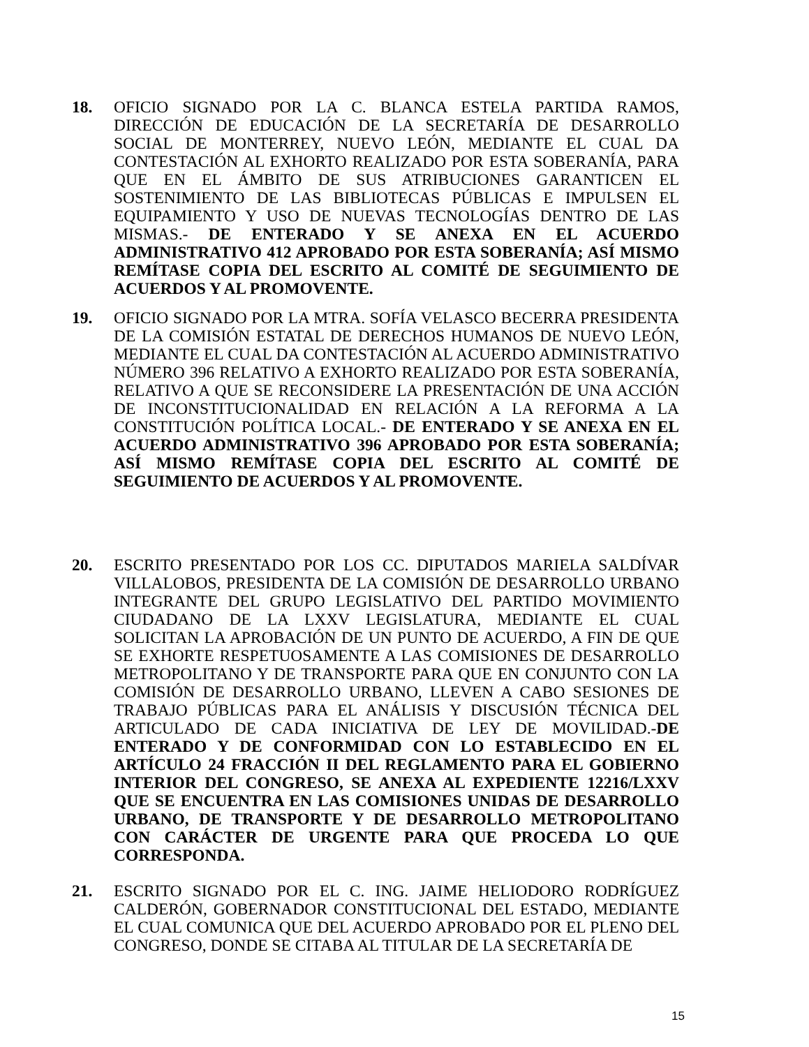18. OFICIO SIGNADO POR LA C. BLANCA ESTELA PARTIDA RAMOS, DIRECCIÓN DE EDUCACIÓN DE LA SECRETARÍA DE DESARROLLO SOCIAL DE MONTERREY, NUEVO LEÓN, MEDIANTE EL CUAL DA CONTESTACIÓN AL EXHORTO REALIZADO POR ESTA SOBERANÍA, PARA QUE EN EL ÁMBITO DE SUS ATRIBUCIONES GARANTICEN EL SOSTENIMIENTO DE LAS BIBLIOTECAS PÚBLICAS E IMPULSEN EL EQUIPAMIENTO Y USO DE NUEVAS TECNOLOGÍAS DENTRO DE LAS MISMAS.- DE ENTERADO Y SE ANEXA EN EL ACUERDO ADMINISTRATIVO 412 APROBADO POR ESTA SOBERANÍA; ASÍ MISMO REMÍTASE COPIA DEL ESCRITO AL COMITÉ DE SEGUIMIENTO DE ACUERDOS Y AL PROMOVENTE.
19. OFICIO SIGNADO POR LA MTRA. SOFÍA VELASCO BECERRA PRESIDENTA DE LA COMISIÓN ESTATAL DE DERECHOS HUMANOS DE NUEVO LEÓN, MEDIANTE EL CUAL DA CONTESTACIÓN AL ACUERDO ADMINISTRATIVO NÚMERO 396 RELATIVO A EXHORTO REALIZADO POR ESTA SOBERANÍA, RELATIVO A QUE SE RECONSIDERE LA PRESENTACIÓN DE UNA ACCIÓN DE INCONSTITUCIONALIDAD EN RELACIÓN A LA REFORMA A LA CONSTITUCIÓN POLÍTICA LOCAL.- DE ENTERADO Y SE ANEXA EN EL ACUERDO ADMINISTRATIVO 396 APROBADO POR ESTA SOBERANÍA; ASÍ MISMO REMÍTASE COPIA DEL ESCRITO AL COMITÉ DE SEGUIMIENTO DE ACUERDOS Y AL PROMOVENTE.
20. ESCRITO PRESENTADO POR LOS CC. DIPUTADOS MARIELA SALDÍVAR VILLALOBOS, PRESIDENTA DE LA COMISIÓN DE DESARROLLO URBANO INTEGRANTE DEL GRUPO LEGISLATIVO DEL PARTIDO MOVIMIENTO CIUDADANO DE LA LXXV LEGISLATURA, MEDIANTE EL CUAL SOLICITAN LA APROBACIÓN DE UN PUNTO DE ACUERDO, A FIN DE QUE SE EXHORTE RESPETUOSAMENTE A LAS COMISIONES DE DESARROLLO METROPOLITANO Y DE TRANSPORTE PARA QUE EN CONJUNTO CON LA COMISIÓN DE DESARROLLO URBANO, LLEVEN A CABO SESIONES DE TRABAJO PÚBLICAS PARA EL ANÁLISIS Y DISCUSIÓN TÉCNICA DEL ARTICULADO DE CADA INICIATIVA DE LEY DE MOVILIDAD.-DE ENTERADO Y DE CONFORMIDAD CON LO ESTABLECIDO EN EL ARTÍCULO 24 FRACCIÓN II DEL REGLAMENTO PARA EL GOBIERNO INTERIOR DEL CONGRESO, SE ANEXA AL EXPEDIENTE 12216/LXXV QUE SE ENCUENTRA EN LAS COMISIONES UNIDAS DE DESARROLLO URBANO, DE TRANSPORTE Y DE DESARROLLO METROPOLITANO CON CARÁCTER DE URGENTE PARA QUE PROCEDA LO QUE CORRESPONDA.
21. ESCRITO SIGNADO POR EL C. ING. JAIME HELIODORO RODRÍGUEZ CALDERÓN, GOBERNADOR CONSTITUCIONAL DEL ESTADO, MEDIANTE EL CUAL COMUNICA QUE DEL ACUERDO APROBADO POR EL PLENO DEL CONGRESO, DONDE SE CITABA AL TITULAR DE LA SECRETARÍA DE
15